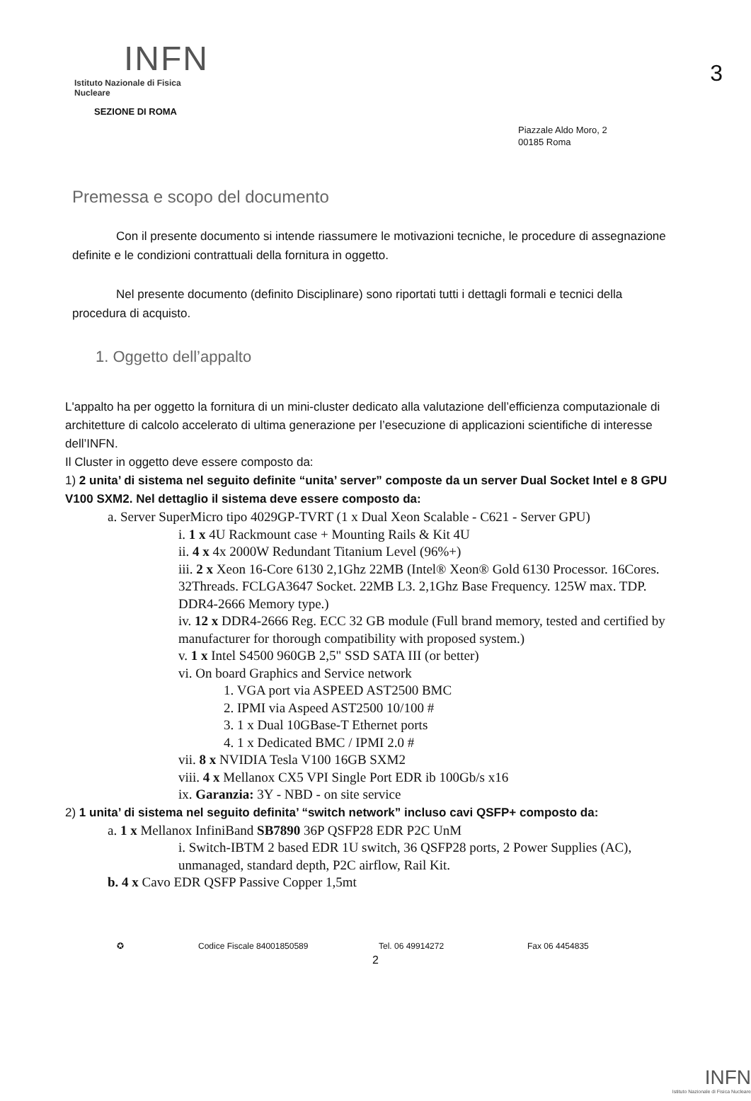3
INFN
Istituto Nazionale di Fisica Nucleare
SEZIONE DI ROMA
Piazzale Aldo Moro, 2
00185 Roma
Premessa e scopo del documento
Con il presente documento si intende riassumere le motivazioni tecniche, le procedure di assegnazione definite e le condizioni contrattuali della fornitura in oggetto.
Nel presente documento (definito Disciplinare) sono riportati tutti i dettagli formali e tecnici della procedura di acquisto.
1. Oggetto dell’appalto
L'appalto ha per oggetto la fornitura di un mini-cluster dedicato alla valutazione dell’efficienza computazionale di architetture di calcolo accelerato di ultima generazione per l’esecuzione di applicazioni scientifiche di interesse dell’INFN.
Il Cluster in oggetto deve essere composto da:
1) 2 unita’ di sistema nel seguito definite “unita’ server” composte da un server Dual Socket Intel e 8 GPU V100 SXM2. Nel dettaglio il sistema deve essere composto da:
a. Server SuperMicro tipo 4029GP-TVRT (1 x Dual Xeon Scalable - C621 - Server GPU)
i. 1 x 4U Rackmount case + Mounting Rails & Kit 4U
ii. 4 x 4x 2000W Redundant Titanium Level (96%+)
iii. 2 x Xeon 16-Core 6130 2,1Ghz 22MB (Intel® Xeon® Gold 6130 Processor. 16Cores. 32Threads. FCLGA3647 Socket. 22MB L3. 2,1Ghz Base Frequency. 125W max. TDP. DDR4-2666 Memory type.)
iv. 12 x DDR4-2666 Reg. ECC 32 GB module (Full brand memory, tested and certified by manufacturer for thorough compatibility with proposed system.)
v. 1 x Intel S4500 960GB 2,5" SSD SATA III (or better)
vi. On board Graphics and Service network
1. VGA port via ASPEED AST2500 BMC
2. IPMI via Aspeed AST2500 10/100 #
3. 1 x Dual 10GBase-T Ethernet ports
4. 1 x Dedicated BMC / IPMI 2.0 #
vii. 8 x NVIDIA Tesla V100 16GB SXM2
viii. 4 x Mellanox CX5 VPI Single Port EDR ib 100Gb/s x16
ix. Garanzia: 3Y - NBD - on site service
2) 1 unita’ di sistema nel seguito definita’ “switch network” incluso cavi QSFP+ composto da:
a. 1 x Mellanox InfiniBand SB7890 36P QSFP28 EDR P2C UnM
i. Switch-IBTM 2 based EDR 1U switch, 36 QSFP28 ports, 2 Power Supplies (AC), unmanaged, standard depth, P2C airflow, Rail Kit.
b. 4 x Cavo EDR QSFP Passive Copper 1,5mt
✪ Codice Fiscale 84001850589 Tel. 06 49914272 Fax 06 4454835
2
INFN
Istituto Nazionale di Fisica Nucleare